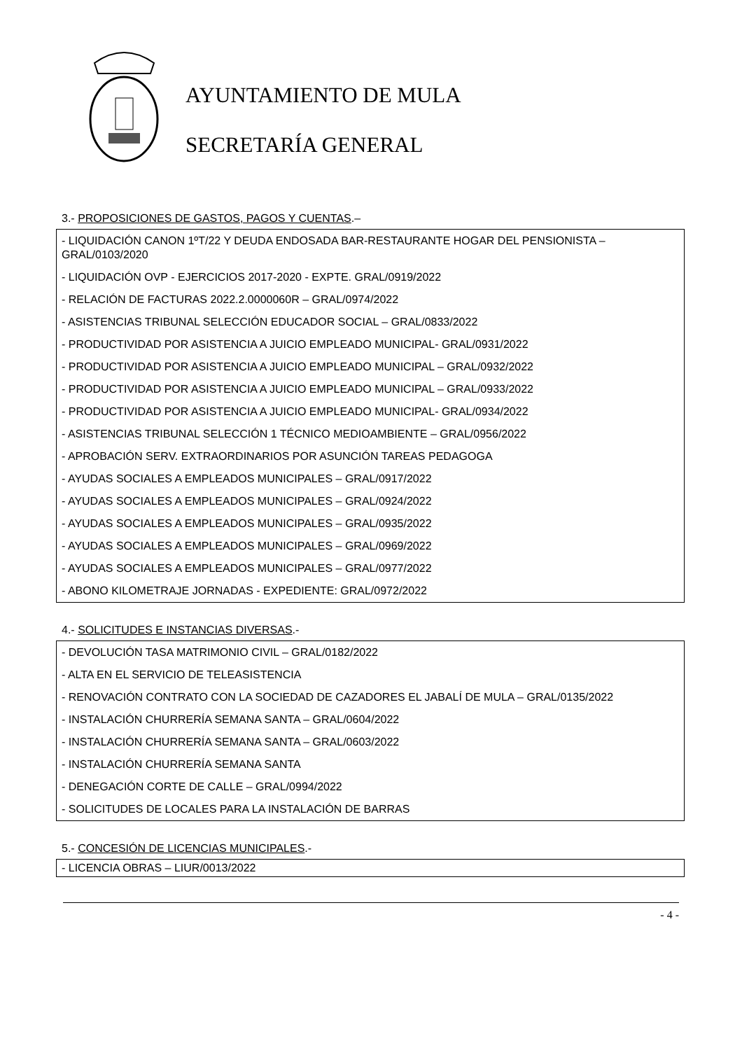AYUNTAMIENTO DE MULA
SECRETARÍA GENERAL
3.- PROPOSICIONES DE GASTOS, PAGOS Y CUENTAS.–
- LIQUIDACIÓN CANON 1ºT/22 Y DEUDA ENDOSADA BAR-RESTAURANTE HOGAR DEL PENSIONISTA – GRAL/0103/2020
- LIQUIDACIÓN OVP - EJERCICIOS 2017-2020 - EXPTE. GRAL/0919/2022
- RELACIÓN DE FACTURAS 2022.2.0000060R – GRAL/0974/2022
- ASISTENCIAS TRIBUNAL SELECCIÓN EDUCADOR SOCIAL – GRAL/0833/2022
- PRODUCTIVIDAD POR ASISTENCIA A JUICIO EMPLEADO MUNICIPAL- GRAL/0931/2022
- PRODUCTIVIDAD POR ASISTENCIA A JUICIO EMPLEADO MUNICIPAL – GRAL/0932/2022
- PRODUCTIVIDAD POR ASISTENCIA A JUICIO EMPLEADO MUNICIPAL – GRAL/0933/2022
- PRODUCTIVIDAD POR ASISTENCIA A JUICIO EMPLEADO MUNICIPAL- GRAL/0934/2022
- ASISTENCIAS TRIBUNAL SELECCIÓN 1 TÉCNICO MEDIOAMBIENTE – GRAL/0956/2022
- APROBACIÓN SERV. EXTRAORDINARIOS POR ASUNCIÓN TAREAS PEDAGOGA
- AYUDAS SOCIALES A EMPLEADOS MUNICIPALES – GRAL/0917/2022
- AYUDAS SOCIALES A EMPLEADOS MUNICIPALES – GRAL/0924/2022
- AYUDAS SOCIALES A EMPLEADOS MUNICIPALES – GRAL/0935/2022
- AYUDAS SOCIALES A EMPLEADOS MUNICIPALES – GRAL/0969/2022
- AYUDAS SOCIALES A EMPLEADOS MUNICIPALES – GRAL/0977/2022
- ABONO KILOMETRAJE JORNADAS - EXPEDIENTE: GRAL/0972/2022
4.- SOLICITUDES E INSTANCIAS DIVERSAS.-
- DEVOLUCIÓN TASA MATRIMONIO CIVIL – GRAL/0182/2022
- ALTA EN EL SERVICIO DE TELEASISTENCIA
- RENOVACIÓN CONTRATO CON LA SOCIEDAD DE CAZADORES EL JABALÍ DE MULA – GRAL/0135/2022
- INSTALACIÓN CHURRERÍA SEMANA SANTA – GRAL/0604/2022
- INSTALACIÓN CHURRERÍA SEMANA SANTA – GRAL/0603/2022
- INSTALACIÓN CHURRERÍA SEMANA SANTA
- DENEGACIÓN CORTE DE CALLE – GRAL/0994/2022
- SOLICITUDES DE LOCALES PARA LA INSTALACIÓN DE BARRAS
5.- CONCESIÓN DE LICENCIAS MUNICIPALES.-
- LICENCIA OBRAS – LIUR/0013/2022
- 4 -